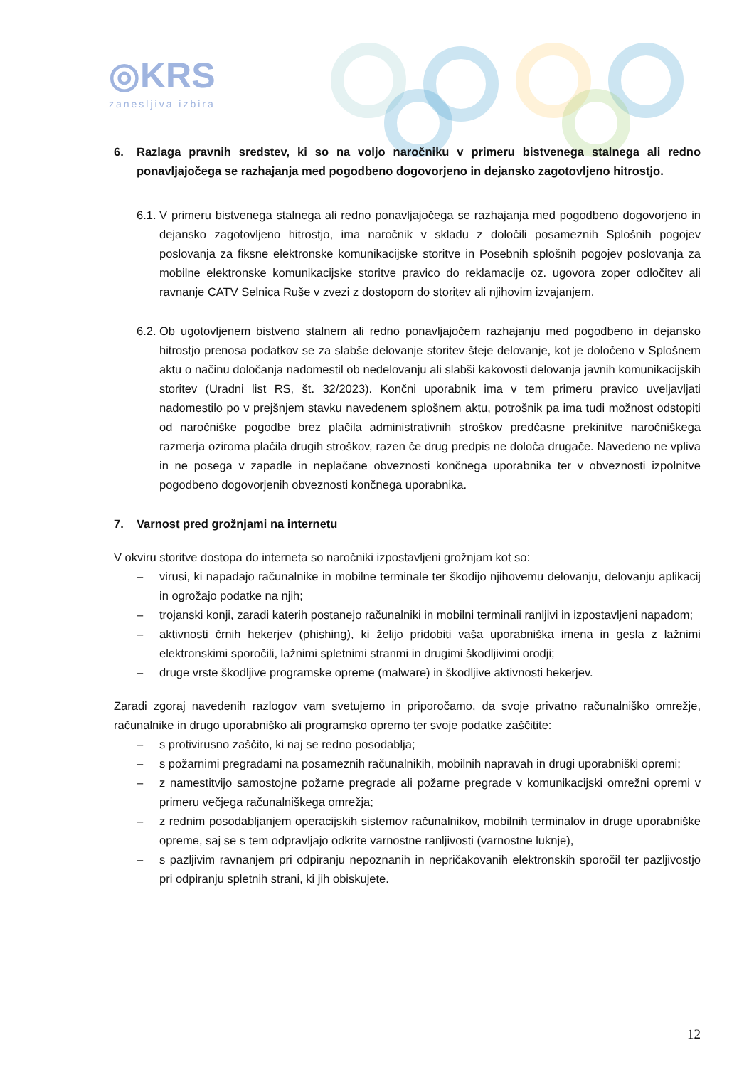◎KRS
zanesljiva izbira
6. Razlaga pravnih sredstev, ki so na voljo naročniku v primeru bistvenega stalnega ali redno ponavljajočega se razhajanja med pogodbeno dogovorjeno in dejansko zagotovljeno hitrostjo.
6.1.
V primeru bistvenega stalnega ali redno ponavljajočega se razhajanja med pogodbeno dogovorjeno in dejansko zagotovljeno hitrostjo, ima naročnik v skladu z določili posameznih Splošnih pogojev poslovanja za fiksne elektronske komunikacijske storitve in Posebnih splošnih pogojev poslovanja za mobilne elektronske komunikacijske storitve pravico do reklamacije oz. ugovora zoper odločitev ali ravnanje CATV Selnica Ruše v zvezi z dostopom do storitev ali njihovim izvajanjem.
6.2.
Ob ugotovljenem bistveno stalnem ali redno ponavljajočem razhajanju med pogodbeno in dejansko hitrostjo prenosa podatkov se za slabše delovanje storitev šteje delovanje, kot je določeno v Splošnem aktu o načinu določanja nadomestil ob nedelovanju ali slabši kakovosti delovanja javnih komunikacijskih storitev (Uradni list RS, št. 32/2023). Končni uporabnik ima v tem primeru pravico uveljavljati nadomestilo po v prejšnjem stavku navedenem splošnem aktu, potrošnik pa ima tudi možnost odstopiti od naročniške pogodbe brez plačila administrativnih stroškov predčasne prekinitve naročniškega razmerja oziroma plačila drugih stroškov, razen če drug predpis ne določa drugače. Navedeno ne vpliva in ne posega v zapadle in neplačane obveznosti končnega uporabnika ter v obveznosti izpolnitve pogodbeno dogovorjenih obveznosti končnega uporabnika.
7. Varnost pred grožnjami na internetu
V okviru storitve dostopa do interneta so naročniki izpostavljeni grožnjam kot so:
– virusi, ki napadajo računalnike in mobilne terminale ter škodijo njihovemu delovanju, delovanju aplikacij in ogrožajo podatke na njih;
– trojanski konji, zaradi katerih postanejo računalniki in mobilni terminali ranljivi in izpostavljeni napadom;
– aktivnosti črnih hekerjev (phishing), ki želijo pridobiti vaša uporabniška imena in gesla z lažnimi elektronskimi sporočili, lažnimi spletnimi stranmi in drugimi škodljivimi orodji;
– druge vrste škodljive programske opreme (malware) in škodljive aktivnosti hekerjev.
Zaradi zgoraj navedenih razlogov vam svetujemo in priporočamo, da svoje privatno računalniško omrežje, računalnike in drugo uporabniško ali programsko opremo ter svoje podatke zaščitite:
– s protivirusno zaščito, ki naj se redno posodablja;
– s požarnimi pregradami na posameznih računalnikih, mobilnih napravah in drugi uporabniški opremi;
– z namestitvijo samostojne požarne pregrade ali požarne pregrade v komunikacijski omrežni opremi v primeru večjega računalniškega omrežja;
– z rednim posodabljanjem operacijskih sistemov računalnikov, mobilnih terminalov in druge uporabniške opreme, saj se s tem odpravljajo odkrite varnostne ranljivosti (varnostne luknje),
– s pazljivim ravnanjem pri odpiranju nepoznanih in nepričakovanih elektronskih sporočil ter pazljivostjo pri odpiranju spletnih strani, ki jih obiskujete.
12